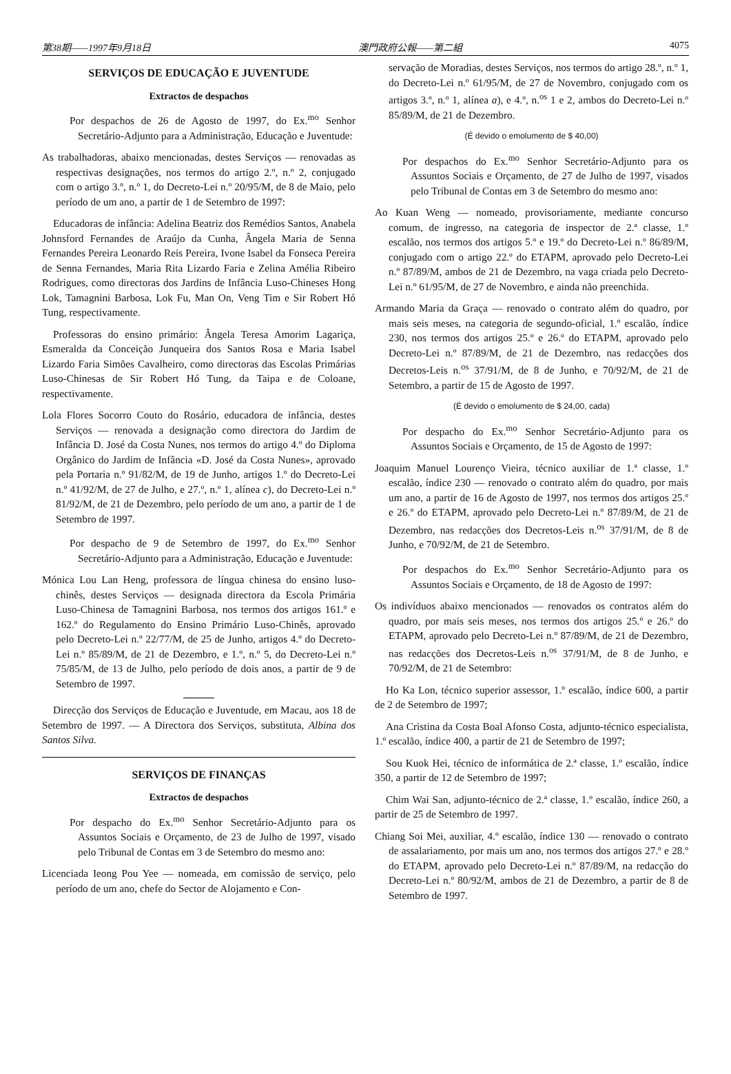第38期——1997年9月18日 澳門政府公報——第二組 4075
SERVIÇOS DE EDUCAÇÃO E JUVENTUDE
Extractos de despachos
Por despachos de 26 de Agosto de 1997, do Ex.<sup>mo</sup> Senhor Secretário-Adjunto para a Administração, Educação e Juventude:
As trabalhadoras, abaixo mencionadas, destes Serviços — renovadas as respectivas designações, nos termos do artigo 2.º, n.º 2, conjugado com o artigo 3.º, n.º 1, do Decreto-Lei n.º 20/95/M, de 8 de Maio, pelo período de um ano, a partir de 1 de Setembro de 1997:
Educadoras de infância: Adelina Beatriz dos Remédios Santos, Anabela Johnsford Fernandes de Araújo da Cunha, Ângela Maria de Senna Fernandes Pereira Leonardo Reis Pereira, Ivone Isabel da Fonseca Pereira de Senna Fernandes, Maria Rita Lizardo Faria e Zelina Amélia Ribeiro Rodrigues, como directoras dos Jardins de Infância Luso-Chineses Hong Lok, Tamagnini Barbosa, Lok Fu, Man On, Veng Tim e Sir Robert Hó Tung, respectivamente.
Professoras do ensino primário: Ângela Teresa Amorim Lagariça, Esmeralda da Conceição Junqueira dos Santos Rosa e Maria Isabel Lizardo Faria Simões Cavalheiro, como directoras das Escolas Primárias Luso-Chinesas de Sir Robert Hó Tung, da Taipa e de Coloane, respectivamente.
Lola Flores Socorro Couto do Rosário, educadora de infância, destes Serviços — renovada a designação como directora do Jardim de Infância D. José da Costa Nunes, nos termos do artigo 4.º do Diploma Orgânico do Jardim de Infância «D. José da Costa Nunes», aprovado pela Portaria n.º 91/82/M, de 19 de Junho, artigos 1.º do Decreto-Lei n.º 41/92/M, de 27 de Julho, e 27.º, n.º 1, alínea c), do Decreto-Lei n.º 81/92/M, de 21 de Dezembro, pelo período de um ano, a partir de 1 de Setembro de 1997.
Por despacho de 9 de Setembro de 1997, do Ex.<sup>mo</sup> Senhor Secretário-Adjunto para a Administração, Educação e Juventude:
Mónica Lou Lan Heng, professora de língua chinesa do ensino luso-chinês, destes Serviços — designada directora da Escola Primária Luso-Chinesa de Tamagnini Barbosa, nos termos dos artigos 161.º e 162.º do Regulamento do Ensino Primário Luso-Chinês, aprovado pelo Decreto-Lei n.º 22/77/M, de 25 de Junho, artigos 4.º do Decreto-Lei n.º 85/89/M, de 21 de Dezembro, e 1.º, n.º 5, do Decreto-Lei n.º 75/85/M, de 13 de Julho, pelo período de dois anos, a partir de 9 de Setembro de 1997.
Direcção dos Serviços de Educação e Juventude, em Macau, aos 18 de Setembro de 1997. — A Directora dos Serviços, substituta, Albina dos Santos Silva.
SERVIÇOS DE FINANÇAS
Extractos de despachos
Por despacho do Ex.<sup>mo</sup> Senhor Secretário-Adjunto para os Assuntos Sociais e Orçamento, de 23 de Julho de 1997, visado pelo Tribunal de Contas em 3 de Setembro do mesmo ano:
Licenciada Ieong Pou Yee — nomeada, em comissão de serviço, pelo período de um ano, chefe do Sector de Alojamento e Con-
servação de Moradias, destes Serviços, nos termos do artigo 28.º, n.º 1, do Decreto-Lei n.º 61/95/M, de 27 de Novembro, conjugado com os artigos 3.º, n.º 1, alínea a), e 4.º, n.<sup>os</sup> 1 e 2, ambos do Decreto-Lei n.º 85/89/M, de 21 de Dezembro.
(É devido o emolumento de $ 40,00)
Por despachos do Ex.<sup>mo</sup> Senhor Secretário-Adjunto para os Assuntos Sociais e Orçamento, de 27 de Julho de 1997, visados pelo Tribunal de Contas em 3 de Setembro do mesmo ano:
Ao Kuan Weng — nomeado, provisoriamente, mediante concurso comum, de ingresso, na categoria de inspector de 2.ª classe, 1.º escalão, nos termos dos artigos 5.º e 19.º do Decreto-Lei n.º 86/89/M, conjugado com o artigo 22.º do ETAPM, aprovado pelo Decreto-Lei n.º 87/89/M, ambos de 21 de Dezembro, na vaga criada pelo Decreto-Lei n.º 61/95/M, de 27 de Novembro, e ainda não preenchida.
Armando Maria da Graça — renovado o contrato além do quadro, por mais seis meses, na categoria de segundo-oficial, 1.º escalão, índice 230, nos termos dos artigos 25.º e 26.º do ETAPM, aprovado pelo Decreto-Lei n.º 87/89/M, de 21 de Dezembro, nas redacções dos Decretos-Leis n.<sup>os</sup> 37/91/M, de 8 de Junho, e 70/92/M, de 21 de Setembro, a partir de 15 de Agosto de 1997.
(É devido o emolumento de $ 24,00, cada)
Por despacho do Ex.<sup>mo</sup> Senhor Secretário-Adjunto para os Assuntos Sociais e Orçamento, de 15 de Agosto de 1997:
Joaquim Manuel Lourenço Vieira, técnico auxiliar de 1.ª classe, 1.º escalão, índice 230 — renovado o contrato além do quadro, por mais um ano, a partir de 16 de Agosto de 1997, nos termos dos artigos 25.º e 26.º do ETAPM, aprovado pelo Decreto-Lei n.º 87/89/M, de 21 de Dezembro, nas redacções dos Decretos-Leis n.<sup>os</sup> 37/91/M, de 8 de Junho, e 70/92/M, de 21 de Setembro.
Por despachos do Ex.<sup>mo</sup> Senhor Secretário-Adjunto para os Assuntos Sociais e Orçamento, de 18 de Agosto de 1997:
Os indivíduos abaixo mencionados — renovados os contratos além do quadro, por mais seis meses, nos termos dos artigos 25.º e 26.º do ETAPM, aprovado pelo Decreto-Lei n.º 87/89/M, de 21 de Dezembro, nas redacções dos Decretos-Leis n.<sup>os</sup> 37/91/M, de 8 de Junho, e 70/92/M, de 21 de Setembro:
Ho Ka Lon, técnico superior assessor, 1.º escalão, índice 600, a partir de 2 de Setembro de 1997;
Ana Cristina da Costa Boal Afonso Costa, adjunto-técnico especialista, 1.º escalão, índice 400, a partir de 21 de Setembro de 1997;
Sou Kuok Hei, técnico de informática de 2.ª classe, 1.º escalão, índice 350, a partir de 12 de Setembro de 1997;
Chim Wai San, adjunto-técnico de 2.ª classe, 1.º escalão, índice 260, a partir de 25 de Setembro de 1997.
Chiang Soi Mei, auxiliar, 4.º escalão, índice 130 — renovado o contrato de assalariamento, por mais um ano, nos termos dos artigos 27.º e 28.º do ETAPM, aprovado pelo Decreto-Lei n.º 87/89/M, na redacção do Decreto-Lei n.º 80/92/M, ambos de 21 de Dezembro, a partir de 8 de Setembro de 1997.